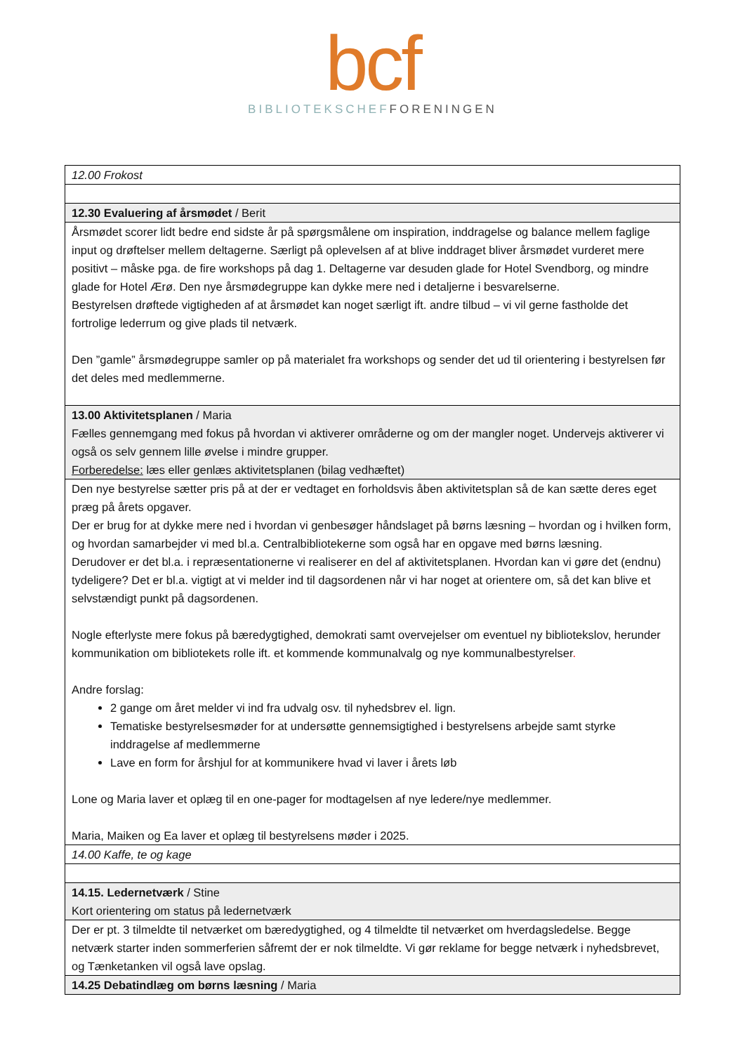bcf
BIBLIOTEKSCHEF FORENINGEN
| 12.00 Frokost |
| 12.30 Evaluering af årsmødet / Berit |
| Årsmødet scorer lidt bedre end sidste år på spørgsmålene om inspiration, inddragelse og balance mellem faglige input og drøftelser mellem deltagerne. Særligt på oplevelsen af at blive inddraget bliver årsmødet vurderet mere positivt – måske pga. de fire workshops på dag 1. Deltagerne var desuden glade for Hotel Svendborg, og mindre glade for Hotel Ærø. Den nye årsmødegruppe kan dykke mere ned i detaljerne i besvarelserne. Bestyrelsen drøftede vigtigheden af at årsmødet kan noget særligt ift. andre tilbud – vi vil gerne fastholde det fortrolige lederrum og give plads til netværk. Den ”gamle” årsmødegruppe samler op på materialet fra workshops og sender det ud til orientering i bestyrelsen før det deles med medlemmerne. |
| 13.00 Aktivitetsplanen / Maria Fælles gennemgang med fokus på hvordan vi aktiverer områderne og om der mangler noget. Undervejs aktiverer vi også os selv gennem lille øvelse i mindre grupper. Forberedelse: læs eller genlæs aktivitetsplanen (bilag vedhæftet) |
| Den nye bestyrelse sætter pris på at der er vedtaget en forholdsvis åben aktivitetsplan så de kan sætte deres eget præg på årets opgaver. Der er brug for at dykke mere ned i hvordan vi genbesøger håndslaget på børns læsning – hvordan og i hvilken form, og hvordan samarbejder vi med bl.a. Centralbibliotekerne som også har en opgave med børns læsning. Derudover er det bl.a. i repræsentationerne vi realiserer en del af aktivitetsplanen. Hvordan kan vi gøre det (endnu) tydeligere? Det er bl.a. vigtigt at vi melder ind til dagsordenen når vi har noget at orientere om, så det kan blive et selvstændigt punkt på dagsordenen. Nogle efterlyste mere fokus på bæredygtighed, demokrati samt overvejelser om eventuel ny bibliotekslov, herunder kommunikation om bibliotekets rolle ift. et kommende kommunalvalg og nye kommunalbestyrelser . Andre forslag: 2 gange om året melder vi ind fra udvalg osv. til nyhedsbrev el. lign. Tematiske bestyrelsesmøder for at undersøtte gennemsigtighed i bestyrelsens arbejde samt styrke inddragelse af medlemmerne Lave en form for årshjul for at kommunikere hvad vi laver i årets løb Lone og Maria laver et oplæg til en one-pager for modtagelsen af nye ledere/nye medlemmer. Maria, Maiken og Ea laver et oplæg til bestyrelsens møder i 2025. |
| 14.00 Kaffe, te og kage |
| 14.15. Ledernetværk / Stine Kort orientering om status på ledernetværk |
| Der er pt. 3 tilmeldte til netværket om bæredygtighed, og 4 tilmeldte til netværket om hverdagsledelse. Begge netværk starter inden sommerferien såfremt der er nok tilmeldte. Vi gør reklame for begge netværk i nyhedsbrevet, og Tænketanken vil også lave opslag. |
| 14.25 Debatindlæg om børns læsning / Maria |